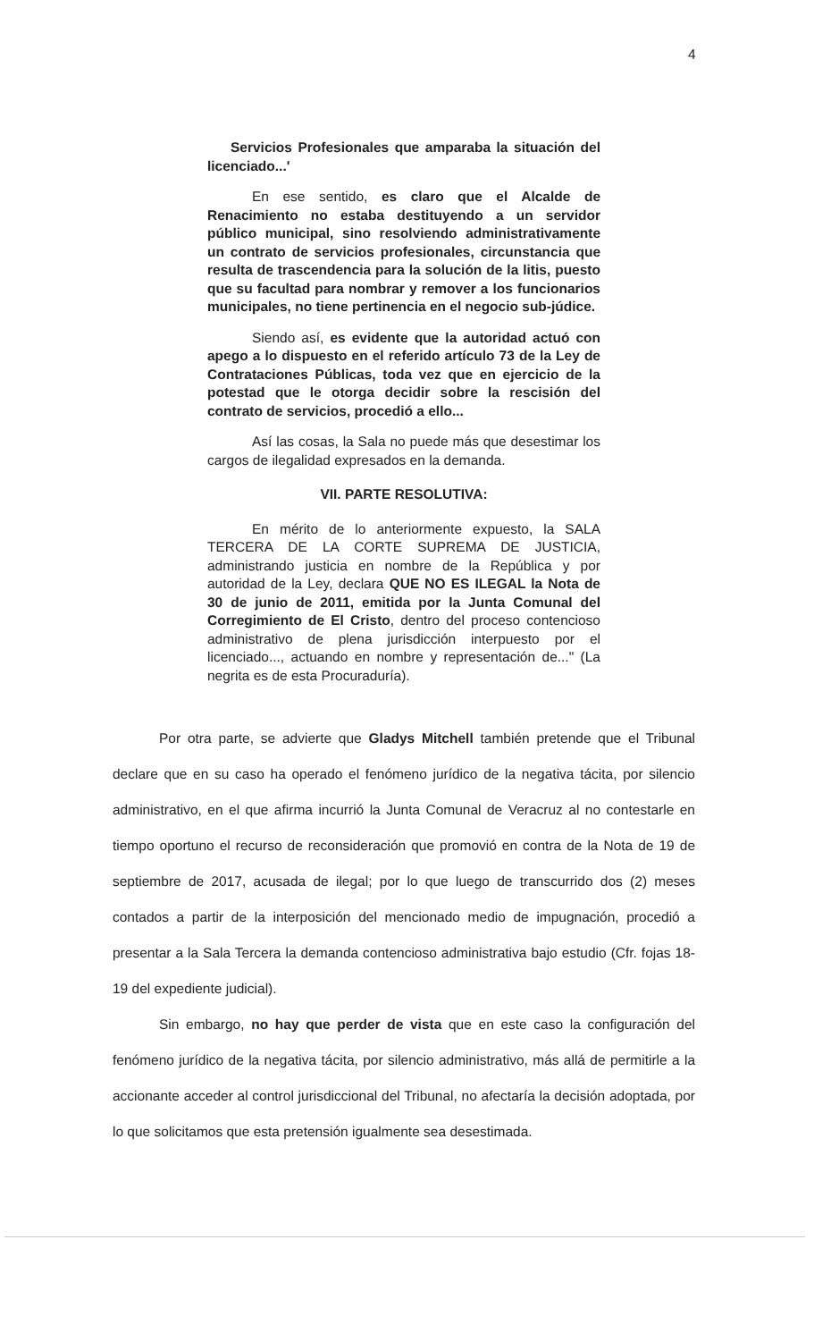4
Servicios Profesionales que amparaba la situación del licenciado...'
En ese sentido, es claro que el Alcalde de Renacimiento no estaba destituyendo a un servidor público municipal, sino resolviendo administrativamente un contrato de servicios profesionales, circunstancia que resulta de trascendencia para la solución de la litis, puesto que su facultad para nombrar y remover a los funcionarios municipales, no tiene pertinencia en el negocio sub-júdice.
Siendo así, es evidente que la autoridad actuó con apego a lo dispuesto en el referido artículo 73 de la Ley de Contrataciones Públicas, toda vez que en ejercicio de la potestad que le otorga decidir sobre la rescisión del contrato de servicios, procedió a ello...
Así las cosas, la Sala no puede más que desestimar los cargos de ilegalidad expresados en la demanda.
VII. PARTE RESOLUTIVA:
En mérito de lo anteriormente expuesto, la SALA TERCERA DE LA CORTE SUPREMA DE JUSTICIA, administrando justicia en nombre de la República y por autoridad de la Ley, declara QUE NO ES ILEGAL la Nota de 30 de junio de 2011, emitida por la Junta Comunal del Corregimiento de El Cristo, dentro del proceso contencioso administrativo de plena jurisdicción interpuesto por el licenciado..., actuando en nombre y representación de..." (La negrita es de esta Procuraduría).
Por otra parte, se advierte que Gladys Mitchell también pretende que el Tribunal declare que en su caso ha operado el fenómeno jurídico de la negativa tácita, por silencio administrativo, en el que afirma incurrió la Junta Comunal de Veracruz al no contestarle en tiempo oportuno el recurso de reconsideración que promovió en contra de la Nota de 19 de septiembre de 2017, acusada de ilegal; por lo que luego de transcurrido dos (2) meses contados a partir de la interposición del mencionado medio de impugnación, procedió a presentar a la Sala Tercera la demanda contencioso administrativa bajo estudio (Cfr. fojas 18-19 del expediente judicial).
Sin embargo, no hay que perder de vista que en este caso la configuración del fenómeno jurídico de la negativa tácita, por silencio administrativo, más allá de permitirle a la accionante acceder al control jurisdiccional del Tribunal, no afectaría la decisión adoptada, por lo que solicitamos que esta pretensión igualmente sea desestimada.